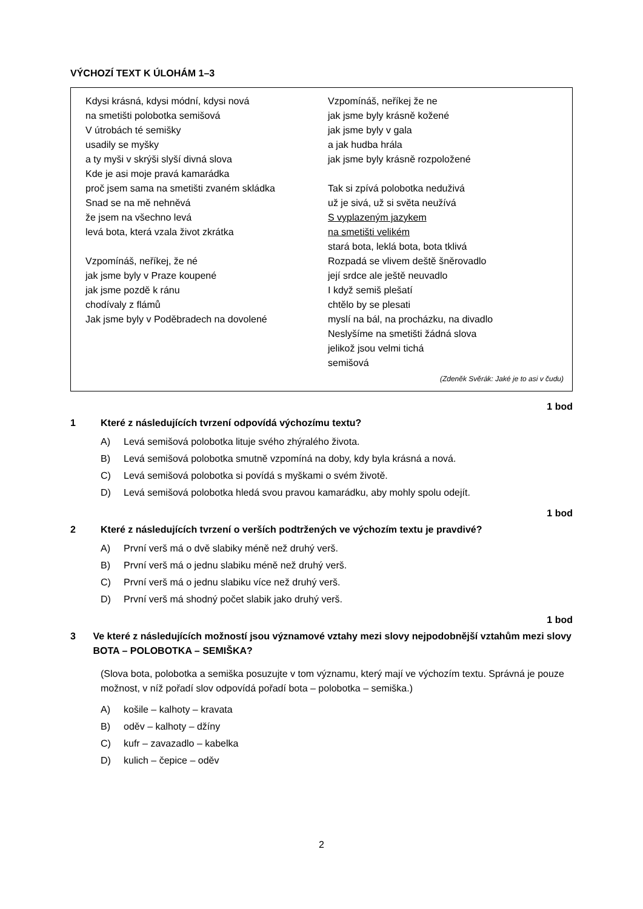VÝCHOZÍ TEXT K ÚLOHÁM 1–3
Kdysi krásná, kdysi módní, kdysi nová
na smetišti polobotka semišová
V útrobách té semišky
usadily se myšky
a ty myši v skrýši slyší divná slova
Kde je asi moje pravá kamarádka
proč jsem sama na smetišti zvaném skládka
Snad se na mě nehněvá
že jsem na všechno levá
levá bota, která vzala život zkrátka
Vzpomínáš, neříkej, že né
jak jsme byly v Praze koupené
jak jsme pozdě k ránu
chodívaly z flámů
Jak jsme byly v Poděbradech na dovolené
Vzpomínáš, neříkej že ne
jak jsme byly krásně kožené
jak jsme byly v gala
a jak hudba hrála
jak jsme byly krásně rozpoložené
Tak si zpívá polobotka neduživá
už je sivá, už si světa neužívá
S vyplazeným jazykem
na smetišti velikém
stará bota, leklá bota, bota tklivá
Rozpadá se vlivem deště šněrovadlo
její srdce ale ještě neuvadlo
I když semiš plešatí
chtělo by se plesati
myslí na bál, na procházku, na divadlo
Neslyšíme na smetišti žádná slova
jelikož jsou velmi tichá
semišová
(Zdeněk Svěrák: Jaké je to asi v čudu)
1 bod
1 Které z následujících tvrzení odpovídá výchozímu textu?
A) Levá semišová polobotka lituje svého zhýralého života.
B) Levá semišová polobotka smutně vzpomíná na doby, kdy byla krásná a nová.
C) Levá semišová polobotka si povídá s myškami o svém životě.
D) Levá semišová polobotka hledá svou pravou kamarádku, aby mohly spolu odejít.
1 bod
2 Které z následujících tvrzení o verších podtržených ve výchozím textu je pravdivé?
A) První verš má o dvě slabiky méně než druhý verš.
B) První verš má o jednu slabiku méně než druhý verš.
C) První verš má o jednu slabiku více než druhý verš.
D) První verš má shodný počet slabik jako druhý verš.
1 bod
3 Ve které z následujících možností jsou významové vztahy mezi slovy nejpodobnější vztahům mezi slovy BOTA – POLOBOTKA – SEMIŠKA?
(Slova bota, polobotka a semiška posuzujte v tom významu, který mají ve výchozím textu. Správná je pouze možnost, v níž pořadí slov odpovídá pořadí bota – polobotka – semiška.)
A) košile – kalhoty – kravata
B) oděv – kalhoty – džíny
C) kufr – zavazadlo – kabelka
D) kulich – čepice – oděv
2